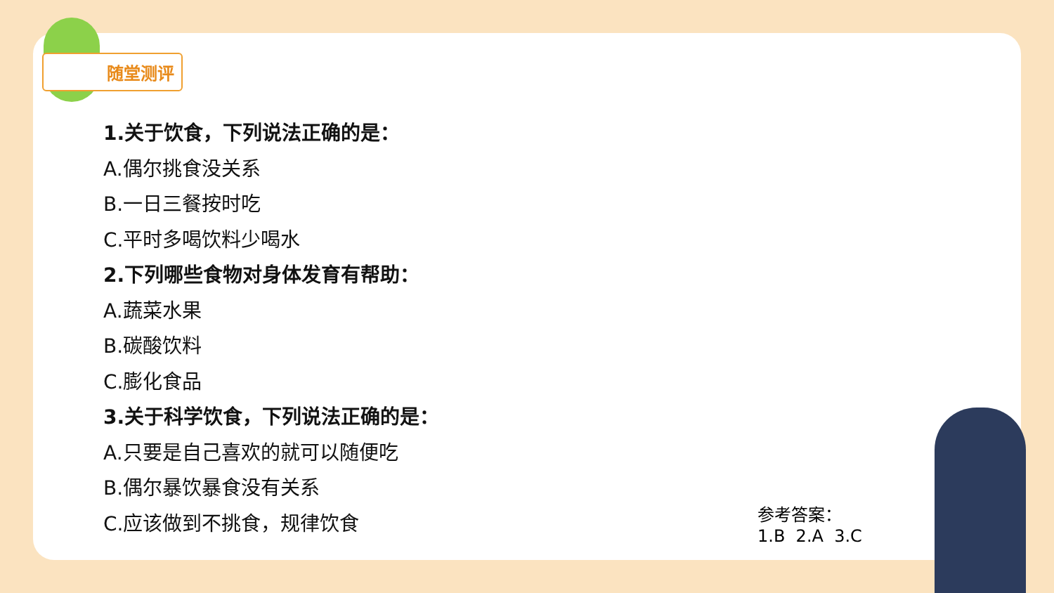随堂测评
1.关于饮食，下列说法正确的是：
A.偶尔挑食没关系
B.一日三餐按时吃
C.平时多喝饮料少喝水
2.下列哪些食物对身体发育有帮助：
A.蔬菜水果
B.碳酸饮料
C.膨化食品
3.关于科学饮食，下列说法正确的是：
A.只要是自己喜欢的就可以随便吃
B.偶尔暴饮暴食没有关系
C.应该做到不挑食，规律饮食
参考答案：
1.B 2.A 3.C